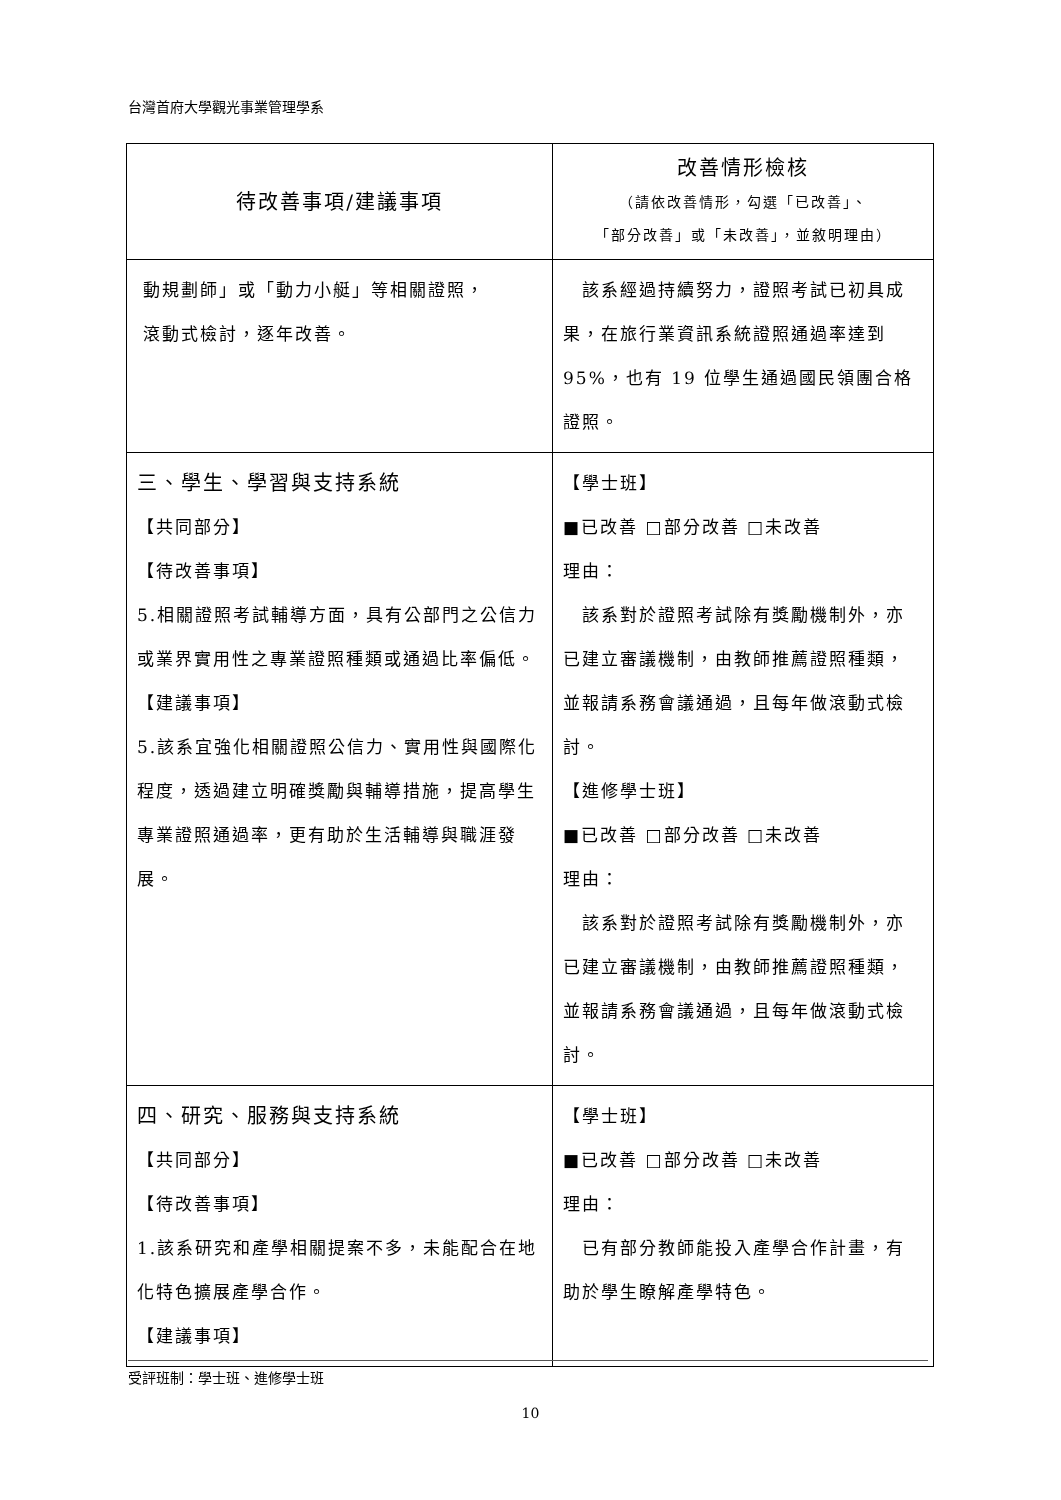台灣首府大學觀光事業管理學系
| 待改善事項/建議事項 | 改善情形檢核 （請依改善情形，勾選「已改善」、 「部分改善」或「未改善」，並敘明理由） |
| --- | --- |
| 動規劃師」或「動力小艇」等相關證照， 滾動式檢討，逐年改善。 | 該系經過持續努力，證照考試已初具成果，在旅行業資訊系統證照通過率達到 95%，也有 19 位學生通過國民領團合格證照。 |
| 三、學生、學習與支持系統 【共同部分】 【待改善事項】 5.相關證照考試輔導方面，具有公部門之公信力或業界實用性之專業證照種類或通過比率偏低。 【建議事項】 5.該系宜強化相關證照公信力、實用性與國際化程度，透過建立明確獎勵與輔導措施，提高學生專業證照通過率，更有助於生活輔導與職涯發展。 | 【學士班】 ■已改善 □部分改善 □未改善 理由： 該系對於證照考試除有獎勵機制外，亦已建立審議機制，由教師推薦證照種類，並報請系務會議通過，且每年做滾動式檢討。 【進修學士班】 ■已改善 □部分改善 □未改善 理由： 該系對於證照考試除有獎勵機制外，亦已建立審議機制，由教師推薦證照種類，並報請系務會議通過，且每年做滾動式檢討。 |
| 四、研究、服務與支持系統 【共同部分】 【待改善事項】 1.該系研究和產學相關提案不多，未能配合在地化特色擴展產學合作。 【建議事項】 | 【學士班】 ■已改善 □部分改善 □未改善 理由： 已有部分教師能投入產學合作計畫，有助於學生瞭解產學特色。 |
受評班制：學士班、進修學士班
10